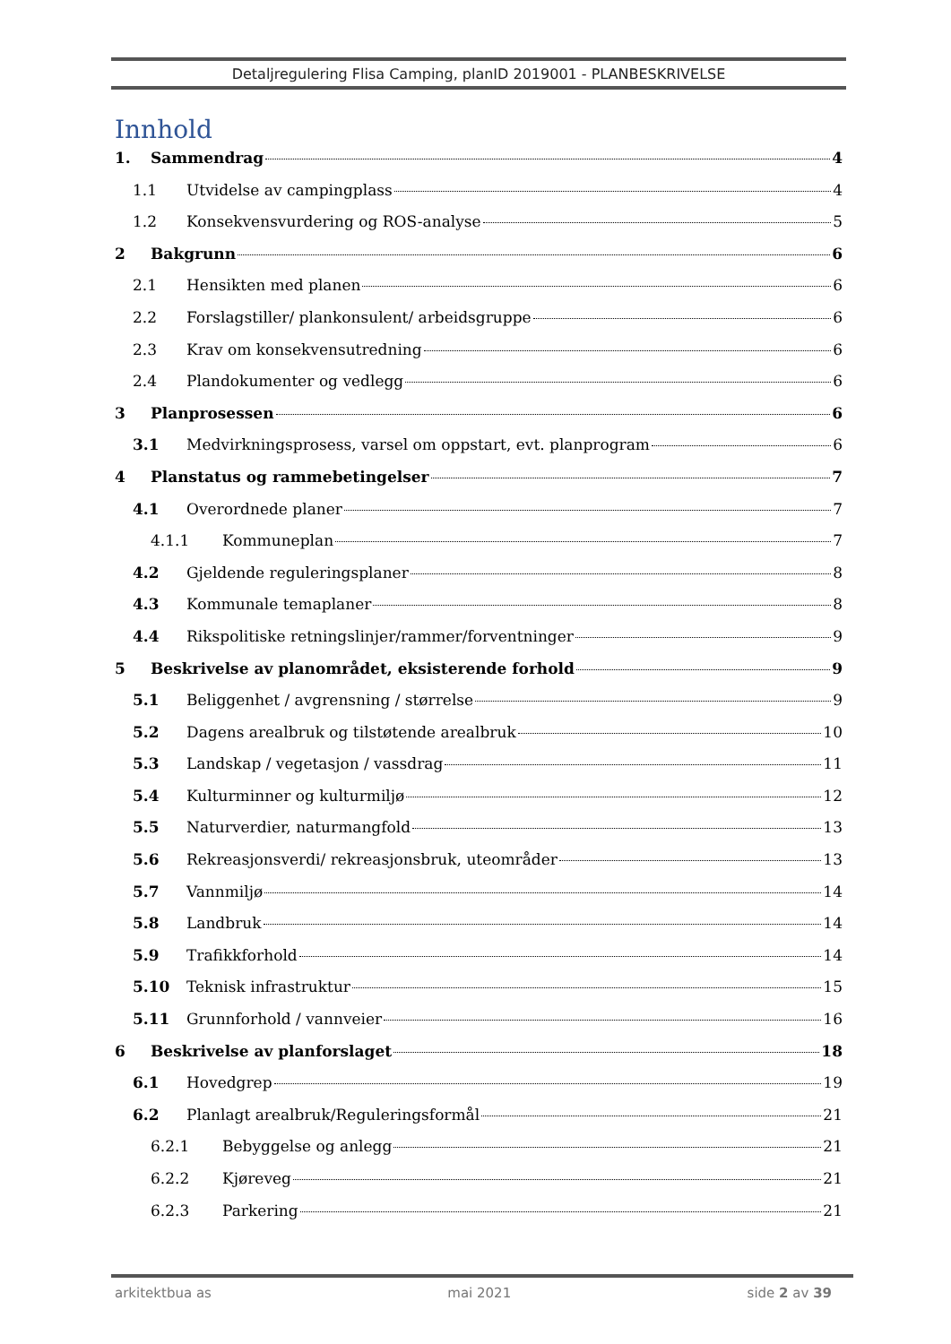Detaljregulering Flisa Camping, planID 2019001 - PLANBESKRIVELSE
Innhold
1. Sammendrag 4
1.1 Utvidelse av campingplass 4
1.2 Konsekvensvurdering og ROS-analyse 5
2 Bakgrunn 6
2.1 Hensikten med planen 6
2.2 Forslagstiller/ plankonsulent/ arbeidsgruppe 6
2.3 Krav om konsekvensutredning 6
2.4 Plandokumenter og vedlegg 6
3 Planprosessen 6
3.1 Medvirkningsprosess, varsel om oppstart, evt. planprogram 6
4 Planstatus og rammebetingelser 7
4.1 Overordnede planer 7
4.1.1 Kommuneplan 7
4.2 Gjeldende reguleringsplaner 8
4.3 Kommunale temaplaner 8
4.4 Rikspolitiske retningslinjer/rammer/forventninger 9
5 Beskrivelse av planområdet, eksisterende forhold 9
5.1 Beliggenhet / avgrensning / størrelse 9
5.2 Dagens arealbruk og tilstøtende arealbruk 10
5.3 Landskap / vegetasjon / vassdrag 11
5.4 Kulturminner og kulturmiljø 12
5.5 Naturverdier, naturmangfold 13
5.6 Rekreasjonsverdi/ rekreasjonsbruk, uteområder 13
5.7 Vannmiljø 14
5.8 Landbruk 14
5.9 Trafikkforhold 14
5.10 Teknisk infrastruktur 15
5.11 Grunnforhold / vannveier 16
6 Beskrivelse av planforslaget 18
6.1 Hovedgrep 19
6.2 Planlagt arealbruk/Reguleringsformål 21
6.2.1 Bebyggelse og anlegg 21
6.2.2 Kjøreveg 21
6.2.3 Parkering 21
arkitektbua as mai 2021 side 2 av 39